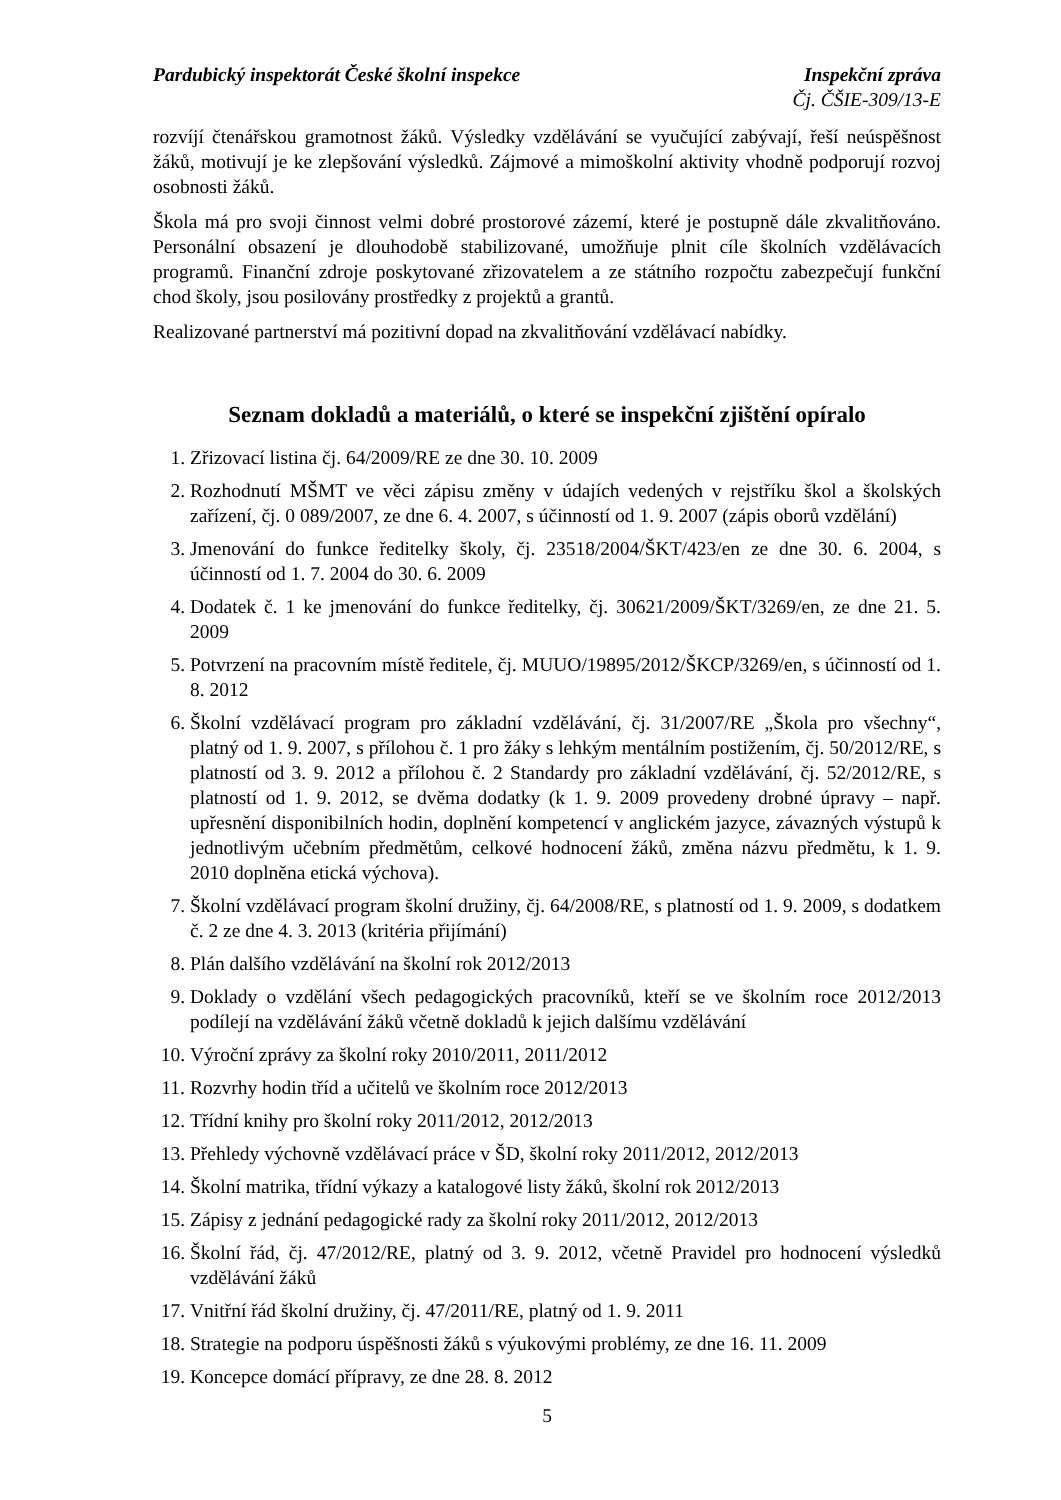Pardubický inspektorát České školní inspekce
Inspekční zpráva
Čj. ČŠIE-309/13-E
rozvíjí čtenářskou gramotnost žáků. Výsledky vzdělávání se vyučující zabývají, řeší neúspěšnost žáků, motivují je ke zlepšování výsledků. Zájmové a mimoškolní aktivity vhodně podporují rozvoj osobnosti žáků.
Škola má pro svoji činnost velmi dobré prostorové zázemí, které je postupně dále zkvalitňováno. Personální obsazení je dlouhodobě stabilizované, umožňuje plnit cíle školních vzdělávacích programů. Finanční zdroje poskytované zřizovatelem a ze státního rozpočtu zabezpečují funkční chod školy, jsou posilovány prostředky z projektů a grantů.
Realizované partnerství má pozitivní dopad na zkvalitňování vzdělávací nabídky.
Seznam dokladů a materiálů, o které se inspekční zjištění opíralo
1. Zřizovací listina čj. 64/2009/RE ze dne 30. 10. 2009
2. Rozhodnutí MŠMT ve věci zápisu změny v údajích vedených v rejstříku škol a školských zařízení, čj. 0 089/2007, ze dne 6. 4. 2007, s účinností od 1. 9. 2007 (zápis oborů vzdělání)
3. Jmenování do funkce ředitelky školy, čj. 23518/2004/ŠKT/423/en ze dne 30. 6. 2004, s účinností od 1. 7. 2004 do 30. 6. 2009
4. Dodatek č. 1 ke jmenování do funkce ředitelky, čj. 30621/2009/ŠKT/3269/en, ze dne 21. 5. 2009
5. Potvrzení na pracovním místě ředitele, čj. MUUO/19895/2012/ŠKCP/3269/en, s účinností od 1. 8. 2012
6. Školní vzdělávací program pro základní vzdělávání, čj. 31/2007/RE „Škola pro všechny“, platný od 1. 9. 2007, s přílohou č. 1 pro žáky s lehkým mentálním postižením, čj. 50/2012/RE, s platností od 3. 9. 2012 a přílohou č. 2 Standardy pro základní vzdělávání, čj. 52/2012/RE, s platností od 1. 9. 2012, se dvěma dodatky (k 1. 9. 2009 provedeny drobné úpravy – např. upřesnění disponibilních hodin, doplnění kompetencí v anglickém jazyce, závazných výstupů k jednotlivým učebním předmětům, celkové hodnocení žáků, změna názvu předmětu, k 1. 9. 2010 doplněna etická výchova).
7. Školní vzdělávací program školní družiny, čj. 64/2008/RE, s platností od 1. 9. 2009, s dodatkem č. 2 ze dne 4. 3. 2013 (kritéria přijímání)
8. Plán dalšího vzdělávání na školní rok 2012/2013
9. Doklady o vzdělání všech pedagogických pracovníků, kteří se ve školním roce 2012/2013 podílejí na vzdělávání žáků včetně dokladů k jejich dalšímu vzdělávání
10. Výroční zprávy za školní roky 2010/2011, 2011/2012
11. Rozvrhy hodin tříd a učitelů ve školním roce 2012/2013
12. Třídní knihy pro školní roky 2011/2012, 2012/2013
13. Přehledy výchovně vzdělávací práce v ŠD, školní roky 2011/2012, 2012/2013
14. Školní matrika, třídní výkazy a katalogové listy žáků, školní rok 2012/2013
15. Zápisy z jednání pedagogické rady za školní roky 2011/2012, 2012/2013
16. Školní řád, čj. 47/2012/RE, platný od 3. 9. 2012, včetně Pravidel pro hodnocení výsledků vzdělávání žáků
17. Vnitřní řád školní družiny, čj. 47/2011/RE, platný od 1. 9. 2011
18. Strategie na podporu úspěšnosti žáků s výukovými problémy, ze dne 16. 11. 2009
19. Koncepce domácí přípravy, ze dne 28. 8. 2012
5